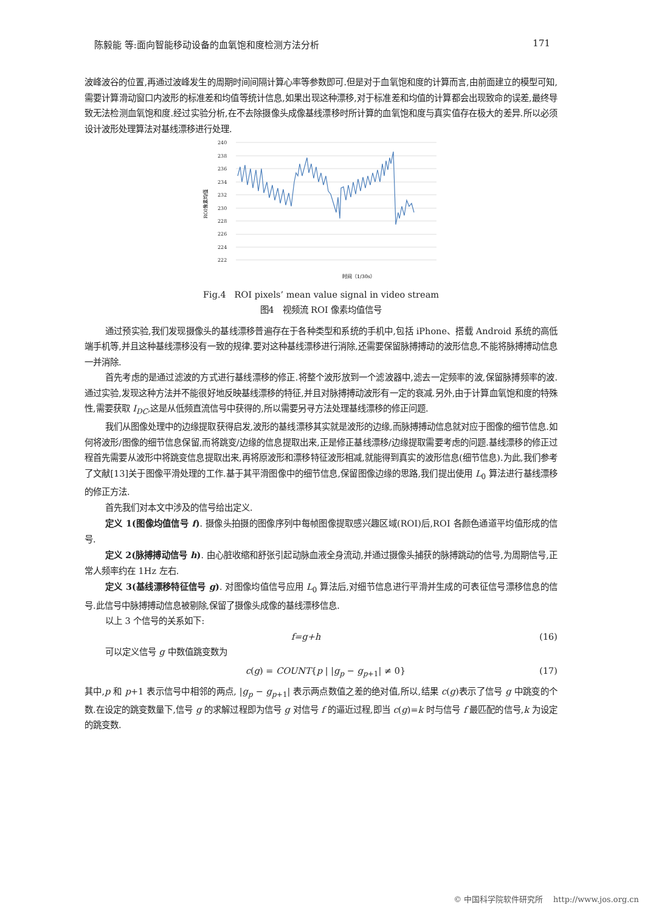陈毅能 等:面向智能移动设备的血氧饱和度检测方法分析 171
波峰波谷的位置,再通过波峰发生的周期时间间隔计算心率等参数即可.但是对于血氧饱和度的计算而言,由前面建立的模型可知,需要计算滑动窗口内波形的标准差和均值等统计信息,如果出现这种漂移,对于标准差和均值的计算都会出现致命的误差,最终导致无法检测血氧饱和度.经过实验分析,在不去除摄像头成像基线漂移时所计算的血氧饱和度与真实值存在极大的差异.所以必须设计波形处理算法对基线漂移进行处理.
ROI像素均值
240
238
236
234
232
230
228
226
224
222
时间（1/30s）
Fig.4 ROI pixels’ mean value signal in video stream
图4 视频流 ROI 像素均值信号
通过预实验,我们发现摄像头的基线漂移普遍存在于各种类型和系统的手机中,包括 iPhone、搭载 Android 系统的高低端手机等,并且这种基线漂移没有一致的规律.要对这种基线漂移进行消除,还需要保留脉搏搏动的波形信息,不能将脉搏搏动信息一并消除.
首先考虑的是通过滤波的方式进行基线漂移的修正.将整个波形放到一个滤波器中,滤去一定频率的波,保留脉搏频率的波.通过实验,发现这种方法并不能很好地反映基线漂移的特征,并且对脉搏搏动波形有一定的衰减.另外,由于计算血氧饱和度的特殊性,需要获取 I<sub>DC</sub>,这是从低频直流信号中获得的,所以需要另寻方法处理基线漂移的修正问题.
我们从图像处理中的边缘提取获得启发,波形的基线漂移其实就是波形的边缘,而脉搏搏动信息就对应于图像的细节信息.如何将波形/图像的细节信息保留,而将跳变/边缘的信息提取出来,正是修正基线漂移/边缘提取需要考虑的问题.基线漂移的修正过程首先需要从波形中将跳变信息提取出来,再将原波形和漂移特征波形相减,就能得到真实的波形信息(细节信息).为此,我们参考了文献[13]关于图像平滑处理的工作.基于其平滑图像中的细节信息,保留图像边缘的思路,我们提出使用 L<sub>0</sub> 算法进行基线漂移的修正方法.
首先我们对本文中涉及的信号给出定义.
定义 1(图像均值信号 f). 摄像头拍摄的图像序列中每帧图像提取感兴趣区域(ROI)后,ROI 各颜色通道平均值形成的信号.
定义 2(脉搏搏动信号 h). 由心脏收缩和舒张引起动脉血液全身流动,并通过摄像头捕获的脉搏跳动的信号,为周期信号,正常人频率约在 1Hz 左右.
定义 3(基线漂移特征信号 g). 对图像均值信号应用 L<sub>0</sub> 算法后,对细节信息进行平滑并生成的可表征信号漂移信息的信号.此信号中脉搏搏动信息被剔除,保留了摄像头成像的基线漂移信息.
以上 3 个信号的关系如下:
f=g+h (16)
可以定义信号 g 中数值跳变数为
c(g) = COUNT{p | |g<sub>p</sub> − g<sub>p+1</sub>| ≠ 0} (17)
其中,p 和 p+1 表示信号中相邻的两点, |g<sub>p</sub> − g<sub>p+1</sub>| 表示两点数值之差的绝对值,所以,结果 c(g)表示了信号 g 中跳变的个数.在设定的跳变数量下,信号 g 的求解过程即为信号 g 对信号 f 的逼近过程,即当 c(g)=k 时与信号 f 最匹配的信号,k 为设定的跳变数.
© 中国科学院软件研究所 http://www.jos.org.cn